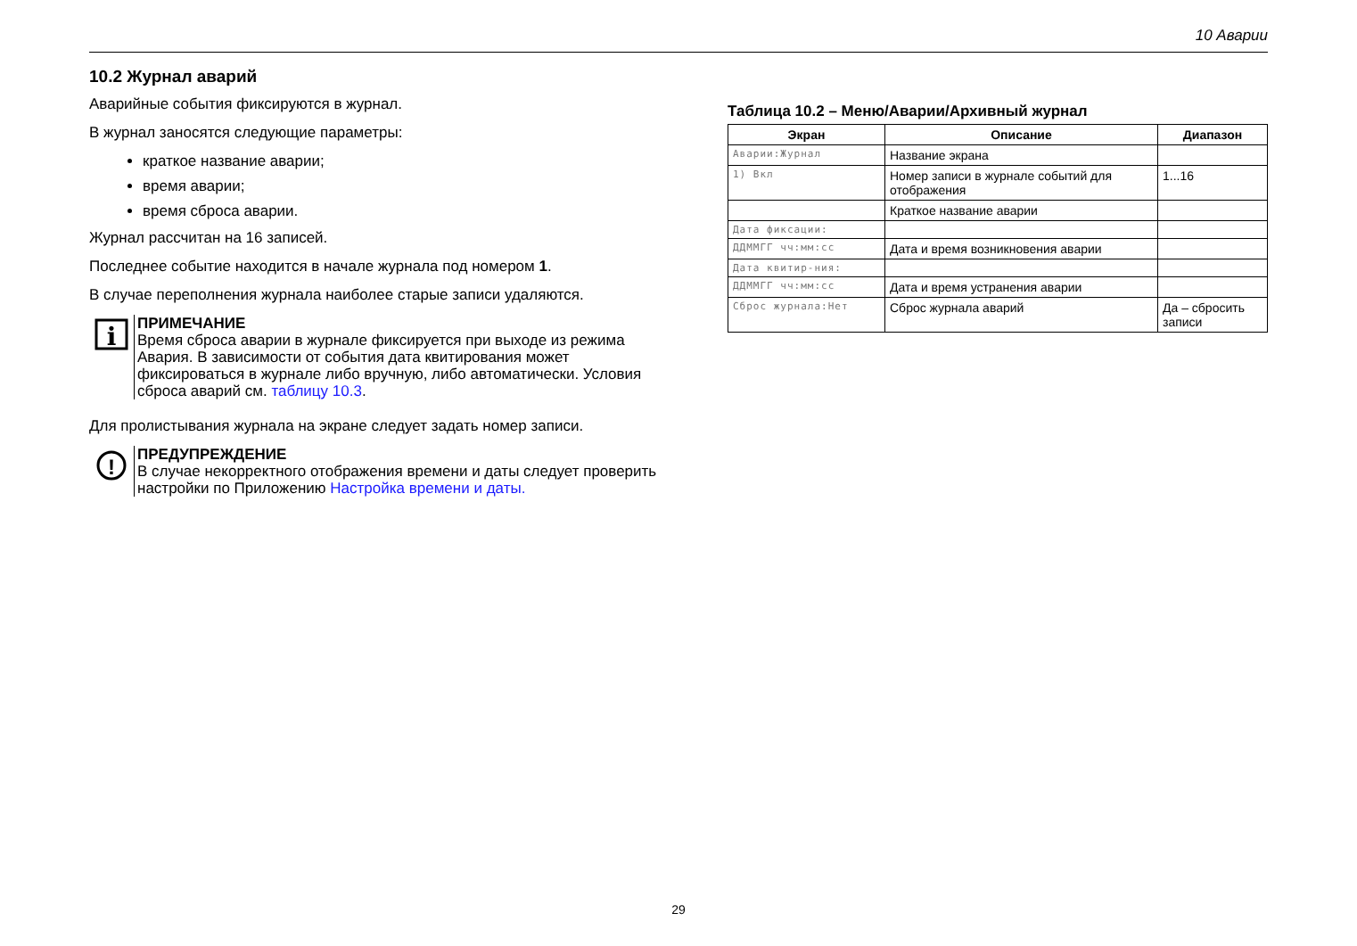10 Аварии
10.2 Журнал аварий
Аварийные события фиксируются в журнал.
В журнал заносятся следующие параметры:
краткое название аварии;
время аварии;
время сброса аварии.
Журнал рассчитан на 16 записей.
Последнее событие находится в начале журнала под номером 1.
В случае переполнения журнала наиболее старые записи удаляются.
i
ПРИМЕЧАНИЕ
Время сброса аварии в журнале фиксируется при выходе из режима Авария. В зависимости от события дата квитирования может фиксироваться в журнале либо вручную, либо автоматически. Условия сброса аварий см. таблицу 10.3.
Для пролистывания журнала на экране следует задать номер записи.
!
ПРЕДУПРЕЖДЕНИЕ
В случае некорректного отображения времени и даты следует проверить настройки по Приложению Настройка времени и даты.
Таблица 10.2 – Меню/Аварии/Архивный журнал
| Экран | Описание | Диапазон |
| --- | --- | --- |
| Аварии:Журнал | Название экрана | |
| 1) Вкл | Номер записи в журнале событий для отображения | 1...16 |
| | Краткое название аварии | |
| Дата фиксации: | | |
| ДДММГГ чч:мм:сс | Дата и время возникновения аварии | |
| Дата квитир-ния: | | |
| ДДММГГ чч:мм:сс | Дата и время устранения аварии | |
| Сброс журнала:Нет | Сброс журнала аварий | Да – сбросить записи |
29